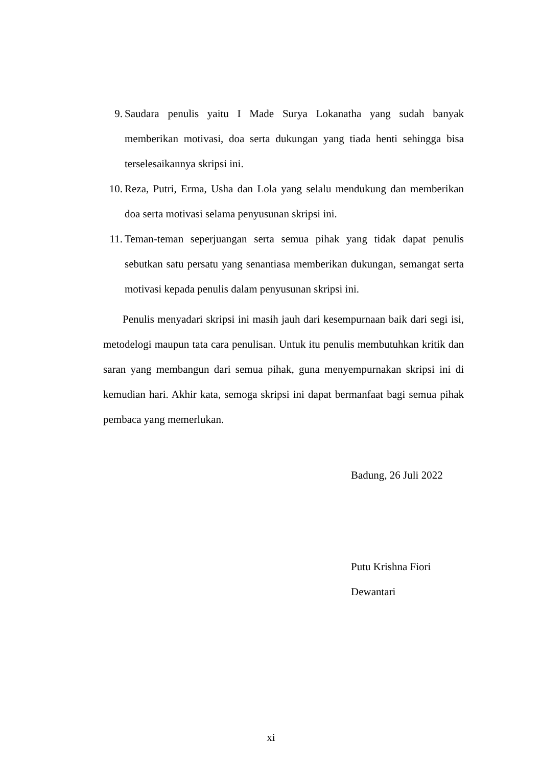9. Saudara penulis yaitu I Made Surya Lokanatha yang sudah banyak memberikan motivasi, doa serta dukungan yang tiada henti sehingga bisa terselesaikannya skripsi ini.
10. Reza, Putri, Erma, Usha dan Lola yang selalu mendukung dan memberikan doa serta motivasi selama penyusunan skripsi ini.
11. Teman-teman seperjuangan serta semua pihak yang tidak dapat penulis sebutkan satu persatu yang senantiasa memberikan dukungan, semangat serta motivasi kepada penulis dalam penyusunan skripsi ini.
Penulis menyadari skripsi ini masih jauh dari kesempurnaan baik dari segi isi, metodelogi maupun tata cara penulisan. Untuk itu penulis membutuhkan kritik dan saran yang membangun dari semua pihak, guna menyempurnakan skripsi ini di kemudian hari. Akhir kata, semoga skripsi ini dapat bermanfaat bagi semua pihak pembaca yang memerlukan.
Badung, 26 Juli 2022
Putu Krishna Fiori Dewantari
xi